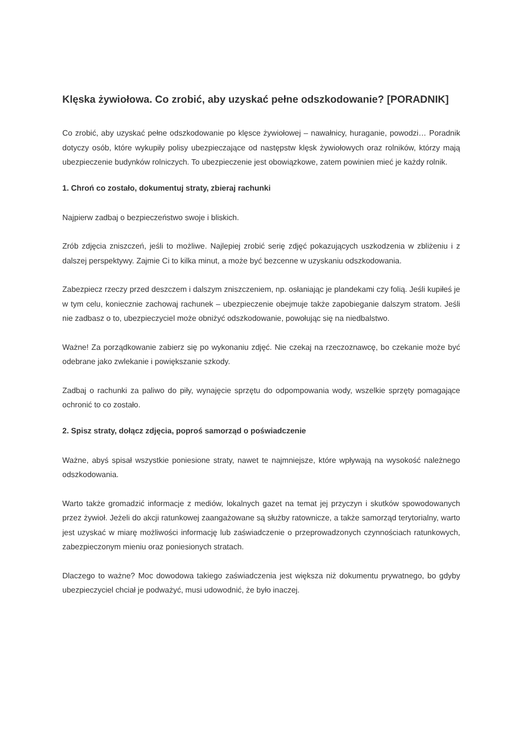Klęska żywiołowa. Co zrobić, aby uzyskać pełne odszkodowanie? [PORADNIK]
Co zrobić, aby uzyskać pełne odszkodowanie po klęsce żywiołowej – nawałnicy, huraganie, powodzi… Poradnik dotyczy osób, które wykupiły polisy ubezpieczające od następstw klęsk żywiołowych oraz rolników, którzy mają ubezpieczenie budynków rolniczych. To ubezpieczenie jest obowiązkowe, zatem powinien mieć je każdy rolnik.
1. Chroń co zostało, dokumentuj straty, zbieraj rachunki
Najpierw zadbaj o bezpieczeństwo swoje i bliskich.
Zrób zdjęcia zniszczeń, jeśli to możliwe. Najlepiej zrobić serię zdjęć pokazujących uszkodzenia w zbliżeniu i z dalszej perspektywy. Zajmie Ci to kilka minut, a może być bezcenne w uzyskaniu odszkodowania.
Zabezpiecz rzeczy przed deszczem i dalszym zniszczeniem, np. osłaniając je plandekami czy folią. Jeśli kupiłeś je w tym celu, koniecznie zachowaj rachunek – ubezpieczenie obejmuje także zapobieganie dalszym stratom. Jeśli nie zadbasz o to, ubezpieczyciel może obniżyć odszkodowanie, powołując się na niedbalstwo.
Ważne! Za porządkowanie zabierz się po wykonaniu zdjęć. Nie czekaj na rzeczoznawcę, bo czekanie może być odebrane jako zwlekanie i powiększanie szkody.
Zadbaj o rachunki za paliwo do piły, wynajęcie sprzętu do odpompowania wody, wszelkie sprzęty pomagające ochronić to co zostało.
2. Spisz straty, dołącz zdjęcia, poproś samorząd o poświadczenie
Ważne, abyś spisał wszystkie poniesione straty, nawet te najmniejsze, które wpływają na wysokość należnego odszkodowania.
Warto także gromadzić informacje z mediów, lokalnych gazet na temat jej przyczyn i skutków spowodowanych przez żywioł. Jeżeli do akcji ratunkowej zaangażowane są służby ratownicze, a także samorząd terytorialny, warto jest uzyskać w miarę możliwości informację lub zaświadczenie o przeprowadzonych czynnościach ratunkowych, zabezpieczonym mieniu oraz poniesionych stratach.
Dlaczego to ważne? Moc dowodowa takiego zaświadczenia jest większa niż dokumentu prywatnego, bo gdyby ubezpieczyciel chciał je podważyć, musi udowodnić, że było inaczej.